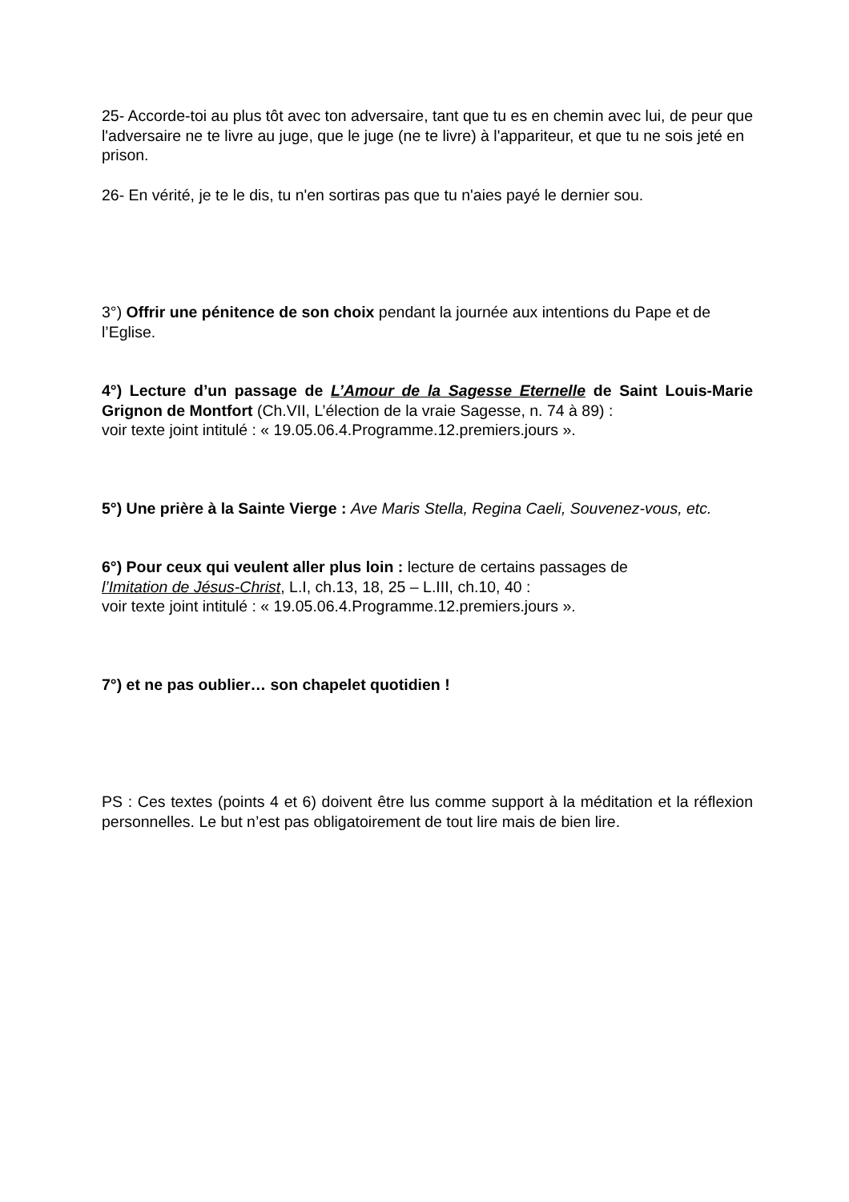25- Accorde-toi au plus tôt avec ton adversaire, tant que tu es en chemin avec lui, de peur que l'adversaire ne te livre au juge, que le juge (ne te livre) à l'appariteur, et que tu ne sois jeté en prison.
26- En vérité, je te le dis, tu n'en sortiras pas que tu n'aies payé le dernier sou.
3°) Offrir une pénitence de son choix pendant la journée aux intentions du Pape et de l’Eglise.
4°) Lecture d’un passage de L’Amour de la Sagesse Eternelle de Saint Louis-Marie Grignon de Montfort (Ch.VII, L’élection de la vraie Sagesse, n. 74 à 89) :
voir texte joint intitulé : « 19.05.06.4.Programme.12.premiers.jours ».
5°) Une prière à la Sainte Vierge : Ave Maris Stella, Regina Caeli, Souvenez-vous, etc.
6°) Pour ceux qui veulent aller plus loin : lecture de certains passages de
l’Imitation de Jésus-Christ, L.I, ch.13, 18, 25 – L.III, ch.10, 40 :
voir texte joint intitulé : « 19.05.06.4.Programme.12.premiers.jours ».
7°) et ne pas oublier… son chapelet quotidien !
PS : Ces textes (points 4 et 6) doivent être lus comme support à la méditation et la réflexion personnelles. Le but n’est pas obligatoirement de tout lire mais de bien lire.